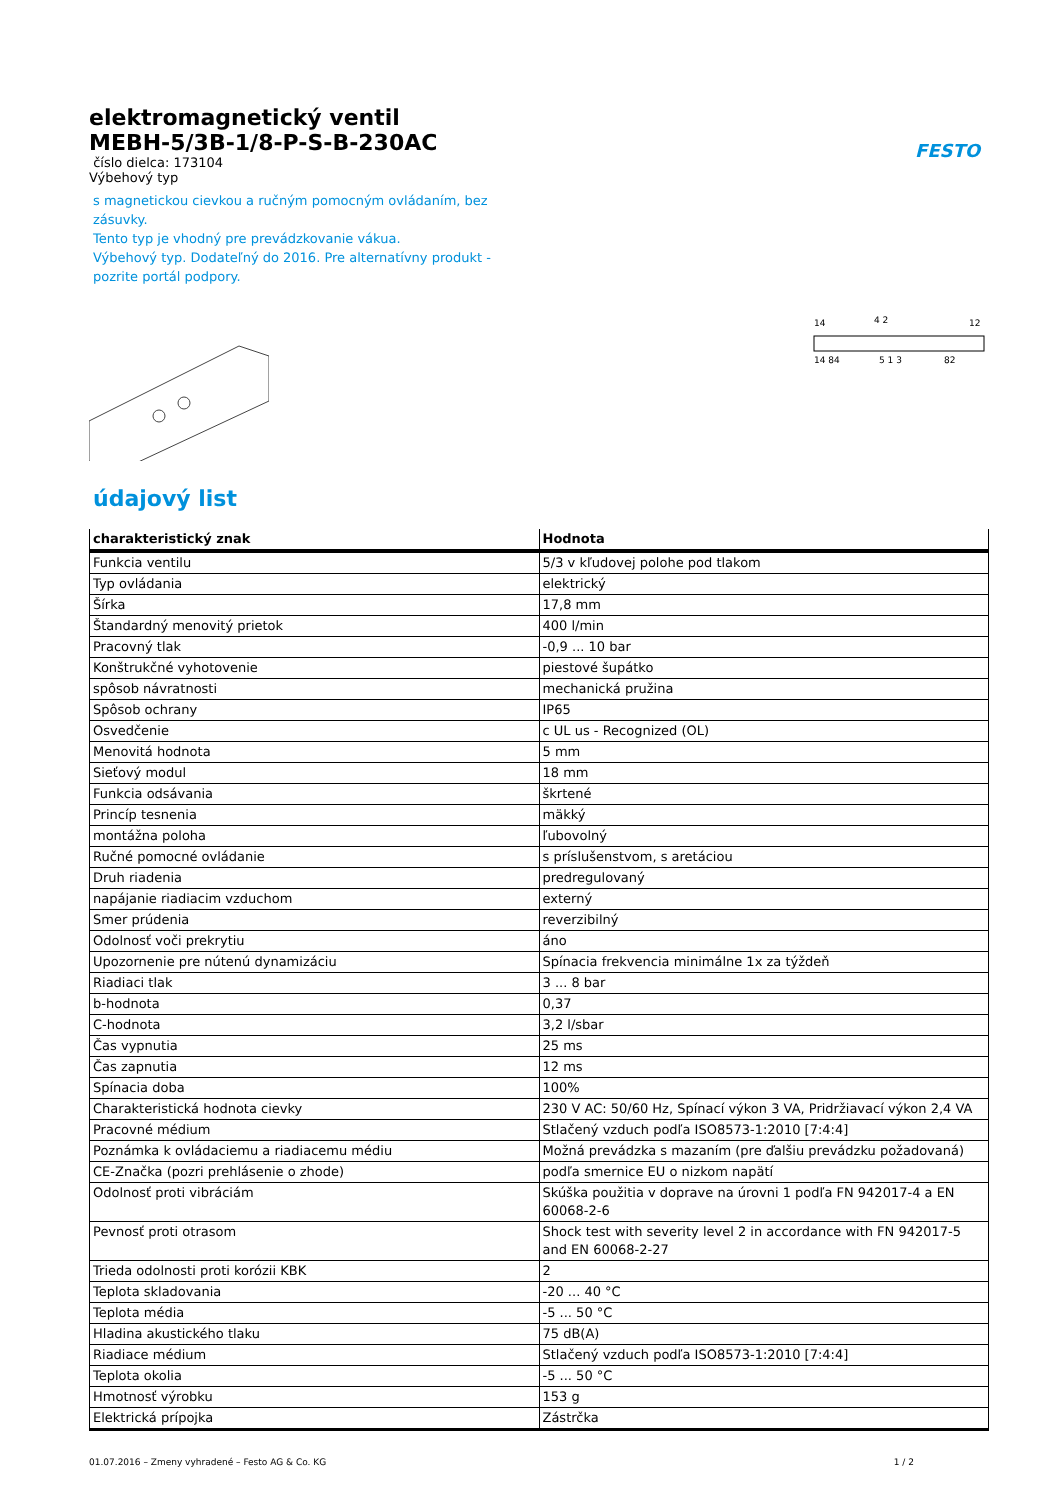FESTO
elektromagnetický ventil
MEBH-5/3B-1/8-P-S-B-230AC
číslo dielca: 173104
Výbehový typ
s magnetickou cievkou a ručným pomocným ovládaním, bez zásuvky.
Tento typ je vhodný pre prevádzkovanie vákua.
Výbehový typ. Dodateľný do 2016. Pre alternatívny produkt - pozrite portál podpory.
14
4 2
12
14 84
5 1 3
82
údajový list
| charakteristický znak | Hodnota |
| --- | --- |
| Funkcia ventilu | 5/3 v kľudovej polohe pod tlakom |
| Typ ovládania | elektrický |
| Šírka | 17,8 mm |
| Štandardný menovitý prietok | 400 l/min |
| Pracovný tlak | -0,9 ... 10 bar |
| Konštrukčné vyhotovenie | piestové šupátko |
| spôsob návratnosti | mechanická pružina |
| Spôsob ochrany | IP65 |
| Osvedčenie | c UL us - Recognized (OL) |
| Menovitá hodnota | 5 mm |
| Sieťový modul | 18 mm |
| Funkcia odsávania | škrtené |
| Princíp tesnenia | mäkký |
| montážna poloha | ľubovolný |
| Ručné pomocné ovládanie | s príslušenstvom, s aretáciou |
| Druh riadenia | predregulovaný |
| napájanie riadiacim vzduchom | externý |
| Smer prúdenia | reverzibilný |
| Odolnosť voči prekrytiu | áno |
| Upozornenie pre nútenú dynamizáciu | Spínacia frekvencia minimálne 1x za týždeň |
| Riadiaci tlak | 3 ... 8 bar |
| b-hodnota | 0,37 |
| C-hodnota | 3,2 l/sbar |
| Čas vypnutia | 25 ms |
| Čas zapnutia | 12 ms |
| Spínacia doba | 100% |
| Charakteristická hodnota cievky | 230 V AC: 50/60 Hz, Spínací výkon 3 VA, Pridržiavací výkon 2,4 VA |
| Pracovné médium | Stlačený vzduch podľa ISO8573-1:2010 [7:4:4] |
| Poznámka k ovládaciemu a riadiacemu médiu | Možná prevádzka s mazaním (pre ďalšiu prevádzku požadovaná) |
| CE-Značka (pozri prehlásenie o zhode) | podľa smernice EU o nizkom napätí |
| Odolnosť proti vibráciám | Skúška použitia v doprave na úrovni 1 podľa FN 942017-4 a EN 60068-2-6 |
| Pevnosť proti otrasom | Shock test with severity level 2 in accordance with FN 942017-5 and EN 60068-2-27 |
| Trieda odolnosti proti korózii KBK | 2 |
| Teplota skladovania | -20 ... 40 °C |
| Teplota média | -5 ... 50 °C |
| Hladina akustického tlaku | 75 dB(A) |
| Riadiace médium | Stlačený vzduch podľa ISO8573-1:2010 [7:4:4] |
| Teplota okolia | -5 ... 50 °C |
| Hmotnosť výrobku | 153 g |
| Elektrická prípojka | Zástrčka |
01.07.2016 – Zmeny vyhradené – Festo AG & Co. KG 1 / 2